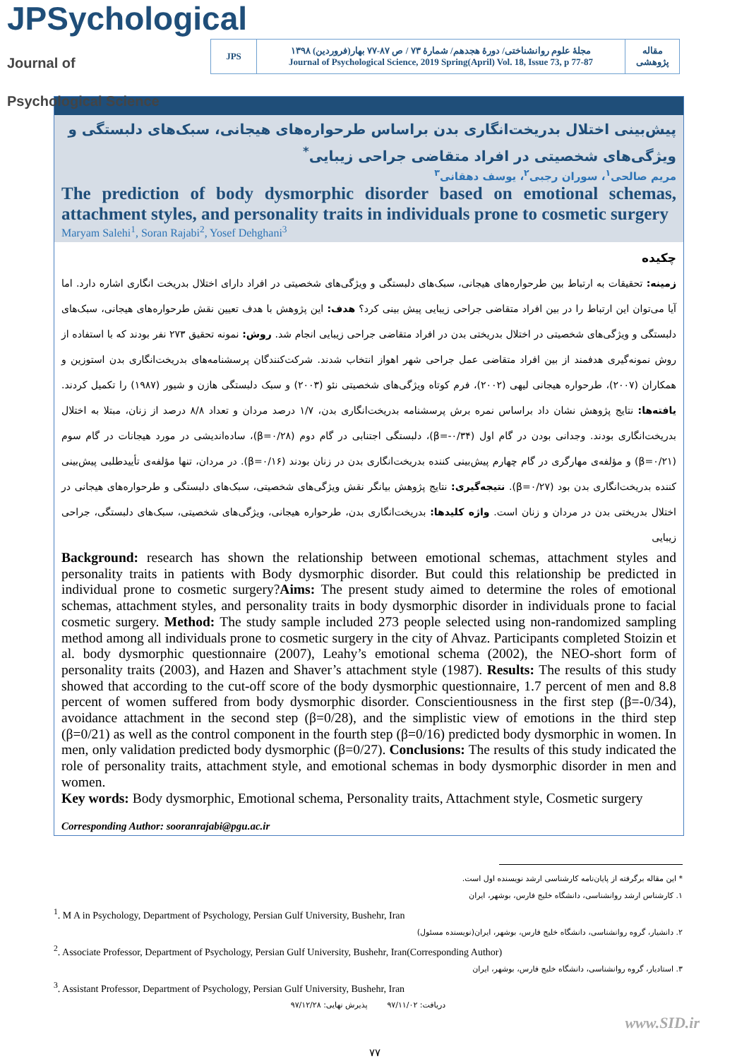JPSychological Journal of Psychological Science
| JPS | مجلهٔ علوم روانشناختی/ دورهٔ هجدهم/ شمارهٔ ۷۳ / ص ۸۷-۷۷ بهار(فروردین) ۱۳۹۸ Journal of Psychological Science, 2019 Spring(April) Vol. 18, Issue 73, p 77-87 | مقاله پژوهشی |
پیش‌بینی اختلال بدریخت‌انگاری بدن براساس طرحواره‌های هیجانی، سبک‌های دلبستگی و ویژگی‌های شخصیتی در افراد متقاضی جراحی زیبایی<sup>*</sup>
مریم صالحی<sup>۱</sup>، سوران رجبی<sup>۲</sup>، یوسف دهقانی<sup>۳</sup>
The prediction of body dysmorphic disorder based on emotional schemas, attachment styles, and personality traits in individuals prone to cosmetic surgery
Maryam Salehi<sup>1</sup>, Soran Rajabi<sup>2</sup>, Yosef Dehghani<sup>3</sup>
چکیده
زمینه: تحقیقات به ارتباط بین طرحواره‌های هیجانی، سبک‌های دلبستگی و ویژگی‌های شخصیتی در افراد دارای اختلال بدریخت انگاری اشاره دارد. اما آیا می‌توان این ارتباط را در بین افراد متقاضی جراحی زیبایی پیش بینی کرد؟ هدف: این پژوهش با هدف تعیین نقش طرحواره‌های هیجانی، سبک‌های دلبستگی و ویژگی‌های شخصیتی در اختلال بدریختی بدن در افراد متقاضی جراحی زیبایی انجام شد. روش: نمونه تحقیق ۲۷۳ نفر بودند که با استفاده از روش نمونه‌گیری هدفمند از بین افراد متقاضی عمل جراحی شهر اهواز انتخاب شدند. شرکت‌کنندگان پرسشنامه‌های بدریخت‌انگاری بدن استوزین و همکاران (۲۰۰۷)، طرحواره هیجانی لیهی (۲۰۰۲)، فرم کوتاه ویژگی‌های شخصیتی نئو (۲۰۰۳) و سبک دلبستگی هازن و شیور (۱۹۸۷) را تکمیل کردند. یافته‌ها: نتایج پژوهش نشان داد براساس نمره برش پرسشنامه بدریخت‌انگاری بدن، ۱/۷ درصد مردان و تعداد ۸/۸ درصد از زنان، مبتلا به اختلال بدریخت‌انگاری بودند. وجدانی بودن در گام اول (β=-۰/۳۴)، دلبستگی اجتنابی در گام دوم (β=۰/۲۸)، ساده‌اندیشی در مورد هیجانات در گام سوم (β=۰/۲۱) و مؤلفه‌ی مهارگری در گام چهارم پیش‌بینی کننده بدریخت‌انگاری بدن در زنان بودند (β=۰/۱۶). در مردان، تنها مؤلفه‌ی تأییدطلبی پیش‌بینی کننده بدریخت‌انگاری بدن بود (β=۰/۲۷). نتیجه‌گیری: نتایج پژوهش بیانگر نقش ویژگی‌های شخصیتی، سبک‌های دلبستگی و طرحواره‌های هیجانی در اختلال بدریختی بدن در مردان و زنان است. واژه کلیدها: بدریخت‌انگاری بدن، طرحواره هیجانی، ویژگی‌های شخصیتی، سبک‌های دلبستگی، جراحی زیبایی
Background: research has shown the relationship between emotional schemas, attachment styles and personality traits in patients with Body dysmorphic disorder. But could this relationship be predicted in individual prone to cosmetic surgery?Aims: The present study aimed to determine the roles of emotional schemas, attachment styles, and personality traits in body dysmorphic disorder in individuals prone to facial cosmetic surgery. Method: The study sample included 273 people selected using non-randomized sampling method among all individuals prone to cosmetic surgery in the city of Ahvaz. Participants completed Stoizin et al. body dysmorphic questionnaire (2007), Leahy’s emotional schema (2002), the NEO-short form of personality traits (2003), and Hazen and Shaver’s attachment style (1987). Results: The results of this study showed that according to the cut-off score of the body dysmorphic questionnaire, 1.7 percent of men and 8.8 percent of women suffered from body dysmorphic disorder. Conscientiousness in the first step (β=-0/34), avoidance attachment in the second step (β=0/28), and the simplistic view of emotions in the third step (β=0/21) as well as the control component in the fourth step (β=0/16) predicted body dysmorphic in women. In men, only validation predicted body dysmorphic (β=0/27). Conclusions: The results of this study indicated the role of personality traits, attachment style, and emotional schemas in body dysmorphic disorder in men and women.
Key words: Body dysmorphic, Emotional schema, Personality traits, Attachment style, Cosmetic surgery
Corresponding Author: sooranrajabi@pgu.ac.ir
* این مقاله برگرفته از پایان‌نامه کارشناسی ارشد نویسنده اول است.
۱. کارشناس ارشد روانشناسی، دانشگاه خلیج فارس، بوشهر، ایران
<sup>1</sup>. M A in Psychology, Department of Psychology, Persian Gulf University, Bushehr, Iran
۲. دانشیار، گروه روانشناسی، دانشگاه خلیج فارس، بوشهر، ایران(نویسنده مسئول)
<sup>2</sup>. Associate Professor, Department of Psychology, Persian Gulf University, Bushehr, Iran(Corresponding Author)
۳. استادیار، گروه روانشناسی، دانشگاه خلیج فارس، بوشهر، ایران
<sup>3</sup>. Assistant Professor, Department of Psychology, Persian Gulf University, Bushehr, Iran
دریافت: ۹۷/۱۱/۰۲ پذیرش نهایی: ۹۷/۱۲/۲۸
www.SID.ir
۷۷